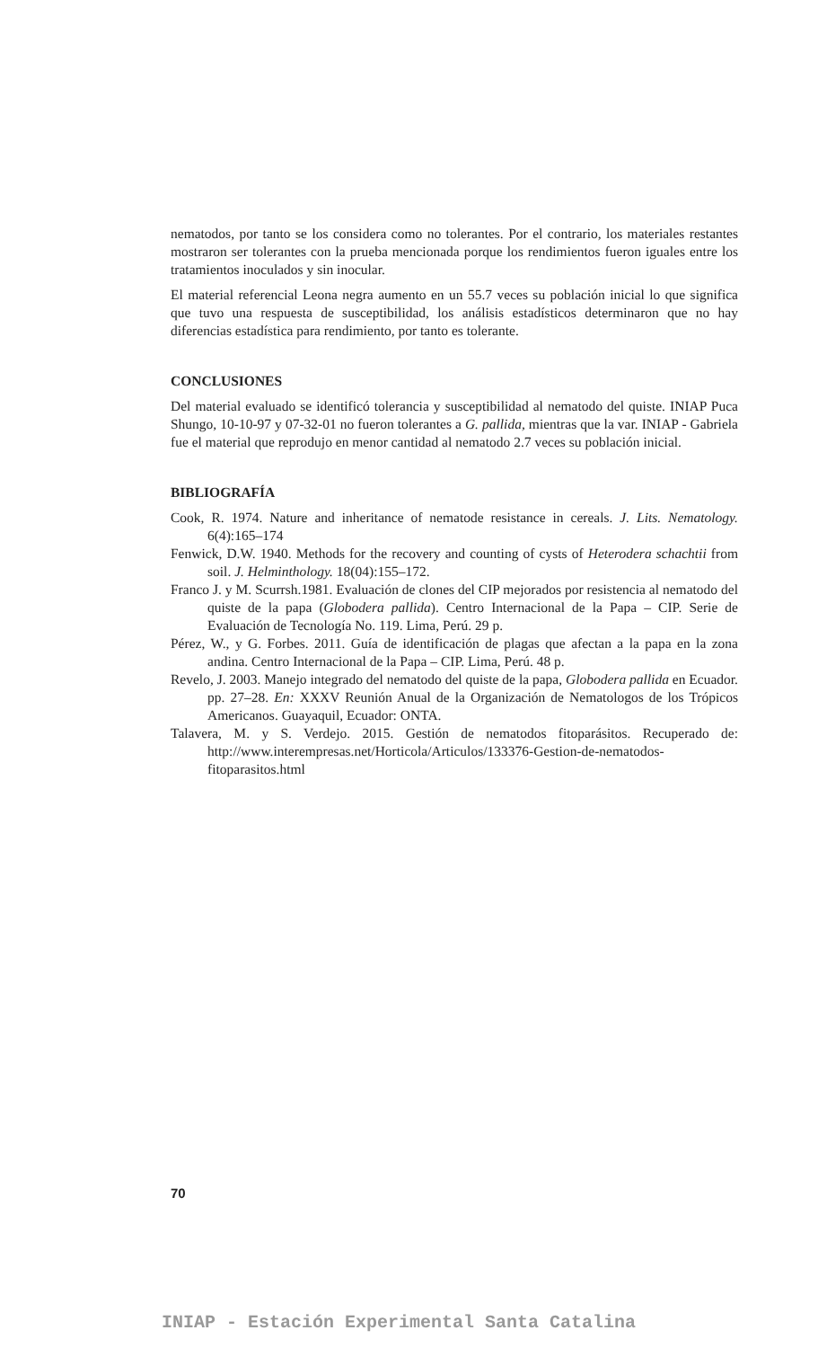nematodos, por tanto se los considera como no tolerantes. Por el contrario, los materiales restantes mostraron ser tolerantes con la prueba mencionada porque los rendimientos fueron iguales entre los tratamientos inoculados y sin inocular.
El material referencial Leona negra aumento en un 55.7 veces su población inicial lo que significa que tuvo una respuesta de susceptibilidad, los análisis estadísticos determinaron que no hay diferencias estadística para rendimiento, por tanto es tolerante.
CONCLUSIONES
Del material evaluado se identificó tolerancia y susceptibilidad al nematodo del quiste. INIAP Puca Shungo, 10-10-97 y 07-32-01 no fueron tolerantes a G. pallida, mientras que la var. INIAP - Gabriela fue el material que reprodujo en menor cantidad al nematodo 2.7 veces su población inicial.
BIBLIOGRAFÍA
Cook, R. 1974. Nature and inheritance of nematode resistance in cereals. J. Lits. Nematology. 6(4):165–174
Fenwick, D.W. 1940. Methods for the recovery and counting of cysts of Heterodera schachtii from soil. J. Helminthology. 18(04):155–172.
Franco J. y M. Scurrsh.1981. Evaluación de clones del CIP mejorados por resistencia al nematodo del quiste de la papa (Globodera pallida). Centro Internacional de la Papa – CIP. Serie de Evaluación de Tecnología No. 119. Lima, Perú. 29 p.
Pérez, W., y G. Forbes. 2011. Guía de identificación de plagas que afectan a la papa en la zona andina. Centro Internacional de la Papa – CIP. Lima, Perú. 48 p.
Revelo, J. 2003. Manejo integrado del nematodo del quiste de la papa, Globodera pallida en Ecuador. pp. 27–28. En: XXXV Reunión Anual de la Organización de Nematologos de los Trópicos Americanos. Guayaquil, Ecuador: ONTA.
Talavera, M. y S. Verdejo. 2015. Gestión de nematodos fitoparásitos. Recuperado de: http://www.interempresas.net/Horticola/Articulos/133376-Gestion-de-nematodos-fitoparasitos.html
70
INIAP - Estación Experimental Santa Catalina